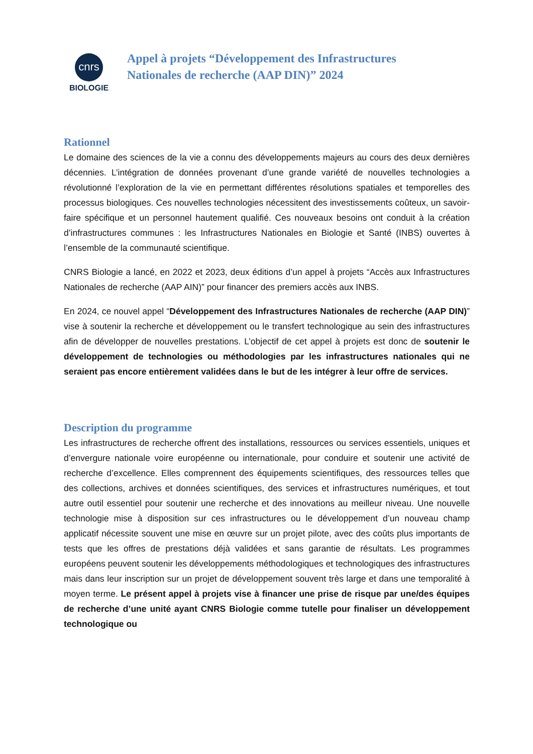cnrs
BIOLOGIE
Appel à projets “Développement des Infrastructures
Nationales de recherche (AAP DIN)” 2024
Rationnel
Le domaine des sciences de la vie a connu des développements majeurs au cours des deux dernières décennies. L’intégration de données provenant d’une grande variété de nouvelles technologies a révolutionné l’exploration de la vie en permettant différentes résolutions spatiales et temporelles des processus biologiques. Ces nouvelles technologies nécessitent des investissements coûteux, un savoir-faire spécifique et un personnel hautement qualifié. Ces nouveaux besoins ont conduit à la création d’infrastructures communes : les Infrastructures Nationales en Biologie et Santé (INBS) ouvertes à l’ensemble de la communauté scientifique.
CNRS Biologie a lancé, en 2022 et 2023, deux éditions d’un appel à projets “Accès aux Infrastructures Nationales de recherche (AAP AIN)” pour financer des premiers accès aux INBS.
En 2024, ce nouvel appel “Développement des Infrastructures Nationales de recherche (AAP DIN)” vise à soutenir la recherche et développement ou le transfert technologique au sein des infrastructures afin de développer de nouvelles prestations. L’objectif de cet appel à projets est donc de soutenir le développement de technologies ou méthodologies par les infrastructures nationales qui ne seraient pas encore entièrement validées dans le but de les intégrer à leur offre de services.
Description du programme
Les infrastructures de recherche offrent des installations, ressources ou services essentiels, uniques et d’envergure nationale voire européenne ou internationale, pour conduire et soutenir une activité de recherche d’excellence. Elles comprennent des équipements scientifiques, des ressources telles que des collections, archives et données scientifiques, des services et infrastructures numériques, et tout autre outil essentiel pour soutenir une recherche et des innovations au meilleur niveau. Une nouvelle technologie mise à disposition sur ces infrastructures ou le développement d’un nouveau champ applicatif nécessite souvent une mise en œuvre sur un projet pilote, avec des coûts plus importants de tests que les offres de prestations déjà validées et sans garantie de résultats. Les programmes européens peuvent soutenir les développements méthodologiques et technologiques des infrastructures mais dans leur inscription sur un projet de développement souvent très large et dans une temporalité à moyen terme. Le présent appel à projets vise à financer une prise de risque par une/des équipes de recherche d’une unité ayant CNRS Biologie comme tutelle pour finaliser un développement technologique ou